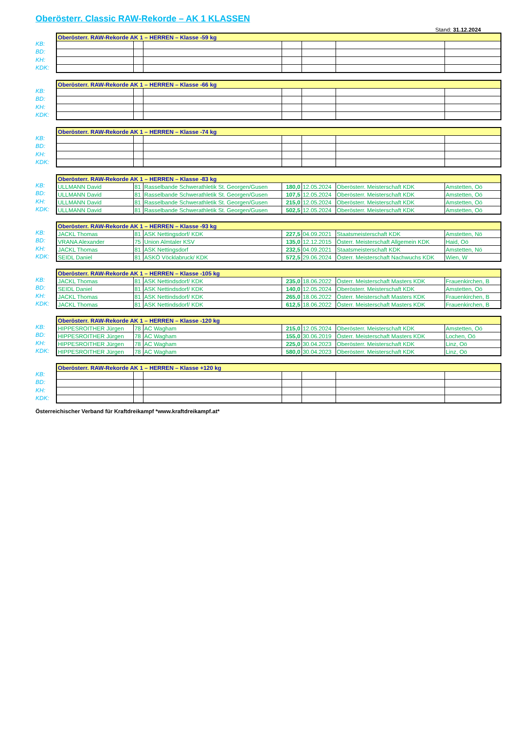Oberösterr. Classic RAW-Rekorde – AK 1 KLASSEN
Stand: 31.12.2024
KB:
BD:
KH:
KDK:
| Oberösterr. RAW-Rekorde AK 1 – HERREN – Klasse -59 kg | | | | | | |
| --- | --- | --- | --- | --- | --- | --- |
KB:
BD:
KH:
KDK:
| Oberösterr. RAW-Rekorde AK 1 – HERREN – Klasse -66 kg | | | | | | |
| --- | --- | --- | --- | --- | --- | --- |
KB:
BD:
KH:
KDK:
| Oberösterr. RAW-Rekorde AK 1 – HERREN – Klasse -74 kg | | | | | | |
| --- | --- | --- | --- | --- | --- | --- |
KB:
BD:
KH:
KDK:
| Oberösterr. RAW-Rekorde AK 1 – HERREN – Klasse -83 kg | | | | | | |
| --- | --- | --- | --- | --- | --- | --- |
| ULLMANN David | 81 | Rasselbande Schwerathletik St. Georgen/Gusen | 180,0 | 12.05.2024 | Oberösterr. Meisterschaft KDK | Amstetten, Oö |
| ULLMANN David | 81 | Rasselbande Schwerathletik St. Georgen/Gusen | 107,5 | 12.05.2024 | Oberösterr. Meisterschaft KDK | Amstetten, Oö |
| ULLMANN David | 81 | Rasselbande Schwerathletik St. Georgen/Gusen | 215,0 | 12.05.2024 | Oberösterr. Meisterschaft KDK | Amstetten, Oö |
| ULLMANN David | 81 | Rasselbande Schwerathletik St. Georgen/Gusen | 502,5 | 12.05.2024 | Oberösterr. Meisterschaft KDK | Amstetten, Oö |
KB:
BD:
KH:
KDK:
| Oberösterr. RAW-Rekorde AK 1 – HERREN – Klasse -93 kg | | | | | | |
| --- | --- | --- | --- | --- | --- | --- |
| JACKL Thomas | 81 | ASK Nettingsdorf/ KDK | 227,5 | 04.09.2021 | Staatsmeisterschaft KDK | Amstetten, Nö |
| VRANA Alexander | 75 | Union Almtaler KSV | 135,0 | 12.12.2015 | Österr. Meisterschaft Allgemein KDK | Haid, Oö |
| JACKL Thomas | 81 | ASK Nettingsdorf | 232,5 | 04.09.2021 | Staatsmeisterschaft KDK | Amstetten, Nö |
| SEIDL Daniel | 81 | ASKÖ Vöcklabruck/ KDK | 572,5 | 29.06.2024 | Österr. Meisterschaft Nachwuchs KDK | Wien, W |
KB:
BD:
KH:
KDK:
| Oberösterr. RAW-Rekorde AK 1 – HERREN – Klasse -105 kg | | | | | | |
| --- | --- | --- | --- | --- | --- | --- |
| JACKL Thomas | 81 | ASK Nettindsdorf/ KDK | 235,0 | 18.06.2022 | Österr. Meisterschaft Masters KDK | Frauenkirchen, B |
| SEIDL Daniel | 81 | ASK Nettindsdorf/ KDK | 140,0 | 12.05.2024 | Oberösterr. Meisterschaft KDK | Amstetten, Oö |
| JACKL Thomas | 81 | ASK Nettindsdorf/ KDK | 265,0 | 18.06.2022 | Österr. Meisterschaft Masters KDK | Frauenkirchen, B |
| JACKL Thomas | 81 | ASK Nettindsdorf/ KDK | 612,5 | 18.06.2022 | Österr. Meisterschaft Masters KDK | Frauenkirchen, B |
KB:
BD:
KH:
KDK:
| Oberösterr. RAW-Rekorde AK 1 – HERREN – Klasse -120 kg | | | | | | |
| --- | --- | --- | --- | --- | --- | --- |
| HIPPESROITHER Jürgen | 78 | AC Wagham | 215,0 | 12.05.2024 | Oberösterr. Meisterschaft KDK | Amstetten, Oö |
| HIPPESROITHER Jürgen | 78 | AC Wagham | 155,0 | 30.06.2019 | Österr. Meisterschaft Masters KDK | Lochen, Oö |
| HIPPESROITHER Jürgen | 78 | AC Wagham | 225,0 | 30.04.2023 | Oberösterr. Meisterschaft KDK | Linz, Oö |
| HIPPESROITHER Jürgen | 78 | AC Wagham | 580,0 | 30.04.2023 | Oberösterr. Meisterschaft KDK | Linz, Oö |
KB:
BD:
KH:
KDK:
| Oberösterr. RAW-Rekorde AK 1 – HERREN – Klasse +120 kg | | | | | | |
| --- | --- | --- | --- | --- | --- | --- |
Österreichischer Verband für Kraftdreikampf *www.kraftdreikampf.at*